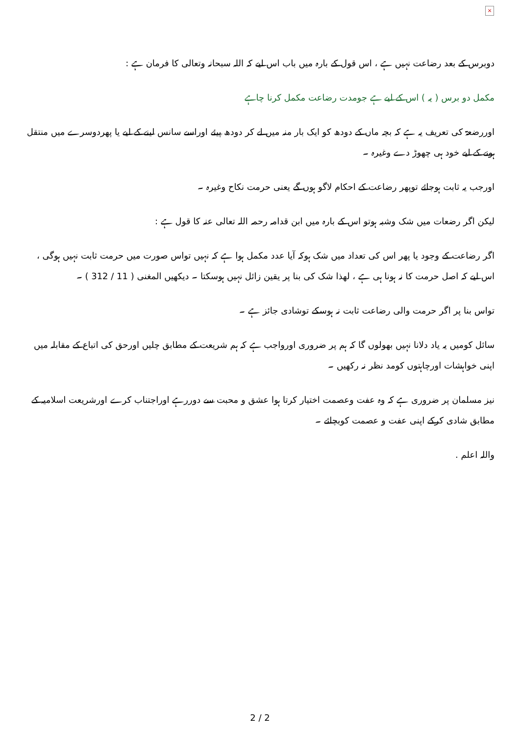×
دوبرس کے بعد رضاعت نہیں ہے ، اس قول کے بارہ میں باب اس لیے کہ اللہ سبحانہ وتعالی کا فرمان ہے :
مکمل دو برس ( یہ ) اس کے لیے ہے جومدت رضاعت مکمل کرنا چاہے
اوررضعۃ کی تعریف یہ ہے کہ بچہ ماں کے دودھ کو ایک بار منہ میں لے کر دودھ پیئے اوراسے سانس لینے کے لیے یا پھردوسرے میں منتقل ہونے کے لیے خود ہی چھوڑ دے وغیرہ ۔
اورجب یہ ثابت ہوجائے توپھر رضاعت کے احکام لاگو ہوں گے یعنی حرمت نکاح وغیرہ ۔
لیکن اگر رضعات میں شک وشبہ ہوتو اس کے بارہ میں ابن قدامہ رحمہ اللہ تعالی عنہ کا قول ہے :
اگر رضاعت کے وجود یا پھر اس کی تعداد میں شک ہوکہ آیا عدد مکمل ہوا ہے کہ نہیں تواس صورت میں حرمت ثابت نہیں ہوگی ، اس لیے کہ اصل حرمت کا نہ ہونا ہی ہے ، لھذا شک کی بنا پر یقین زائل نہیں ہوسکتا ۔ دیکھیں المغنی ( 11 / 312 ) ۔
تواس بنا پر اگر حرمت والی رضاعت ثابت نہ ہوسکے توشادی جائز ہے ۔
سائل کومیں یہ یاد دلانا نہیں بھولوں گا کہ ہم پر ضروری اورواجب ہے کہ ہم شریعت کے مطابق چلیں اورحق کی اتباع کے مقابلہ میں اپنی خواہشات اورچاہتوں کومد نظر نہ رکھیں ۔
نیز مسلمان پر ضروری ہے کہ وہ عفت وعصمت اختیار کرتا ہوا عشق و محبت سے دوررہے اوراجتناب کرے اورشریعت اسلامیہ کے مطابق شادی کرکے اپنی عفت و عصمت کوبچائے ۔
واللہ اعلم .
2 / 2